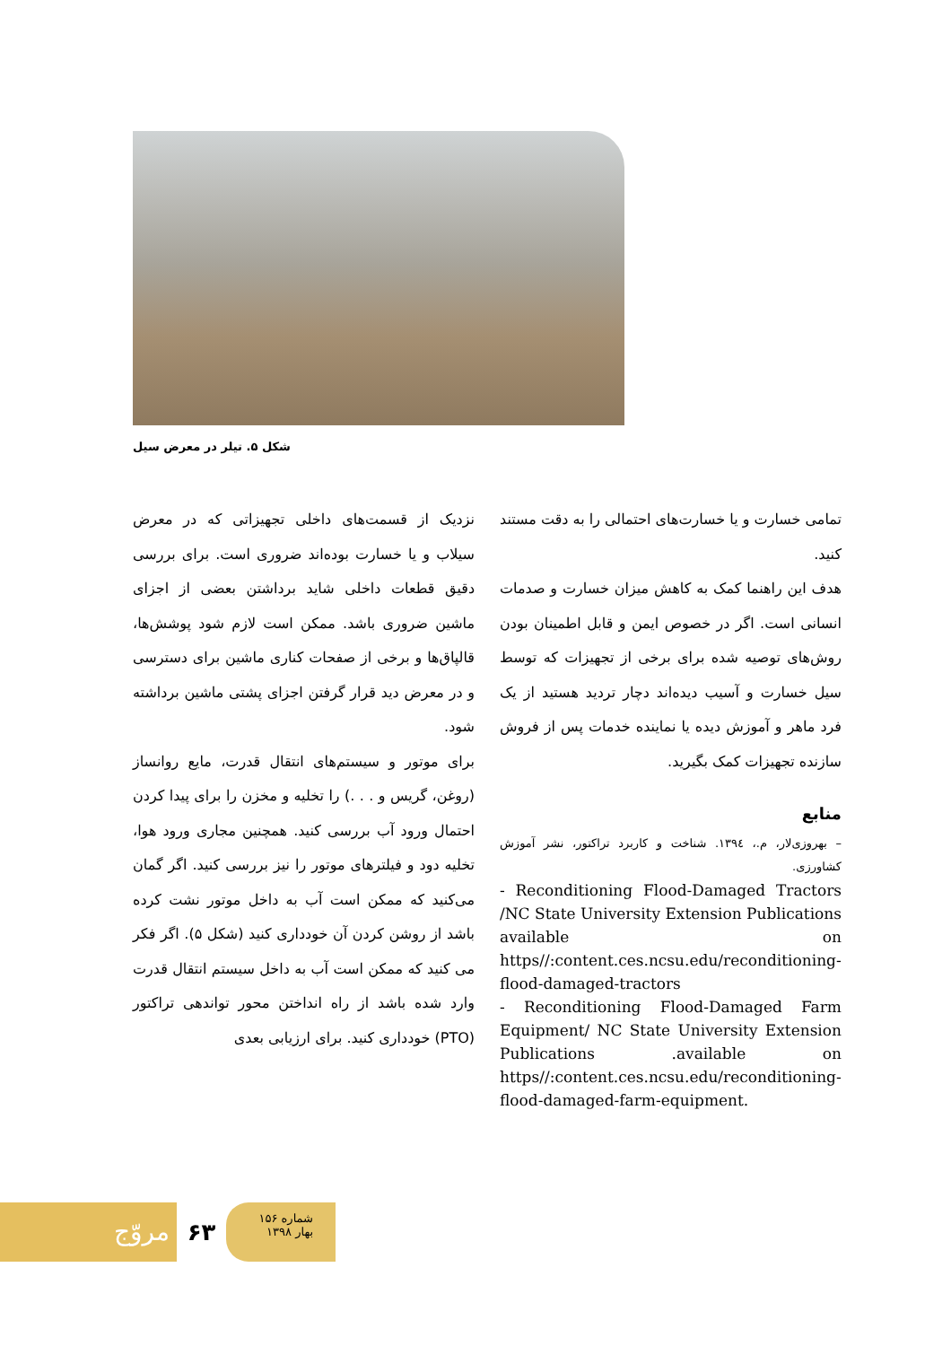شکل ۵. تیلر در معرض سیل
نزدیک از قسمت‌های داخلی تجهیزاتی که در معرض سیلاب و یا خسارت بوده‌اند ضروری است. برای بررسی دقیق قطعات داخلی شاید برداشتن بعضی از اجزای ماشین ضروری باشد. ممکن است لازم شود پوشش‌ها، قالپاق‌ها و برخی از صفحات کناری ماشین برای دسترسی و در معرض دید قرار گرفتن اجزای پشتی ماشین برداشته شود.
برای موتور و سیستم‌های انتقال قدرت، مایع روانساز (روغن، گریس و . . .) را تخلیه و مخزن را برای پیدا کردن احتمال ورود آب بررسی کنید. همچنین مجاری ورود هوا، تخلیه دود و فیلترهای موتور را نیز بررسی کنید. اگر گمان می‌کنید که ممکن است آب به داخل موتور نشت کرده باشد از روشن کردن آن خودداری کنید (شکل ۵). اگر فکر می کنید که ممکن است آب به داخل سیستم انتقال قدرت وارد شده باشد از راه انداختن محور تواندهی تراکتور (PTO) خودداری کنید. برای ارزیابی بعدی
تمامی خسارت و یا خسارت‌های احتمالی را به دقت مستند کنید.
هدف این راهنما کمک به کاهش میزان خسارت و صدمات انسانی است. اگر در خصوص ایمن و قابل اطمینان بودن روش‌های توصیه شده برای برخی از تجهیزات که توسط سیل خسارت و آسیب دیده‌اند دچار تردید هستید از یک فرد ماهر و آموزش دیده یا نماینده خدمات پس از فروش سازنده تجهیزات کمک بگیرید.
منابع
– بهروزی‌لار، م.، ۱۳۹٤. شناخت و کاربرد تراکتور، نشر آموزش کشاورزی.
- Reconditioning Flood-Damaged Tractors /NC State University Extension Publications available on https//:content.ces.ncsu.edu/reconditioning-flood-damaged-tractors
- Reconditioning Flood-Damaged Farm Equipment/ NC State University Extension Publications .available on https//:content.ces.ncsu.edu/reconditioning-flood-damaged-farm-equipment.
مروّج
۶۳
شماره ۱۵۶
بهار ۱۳۹۸